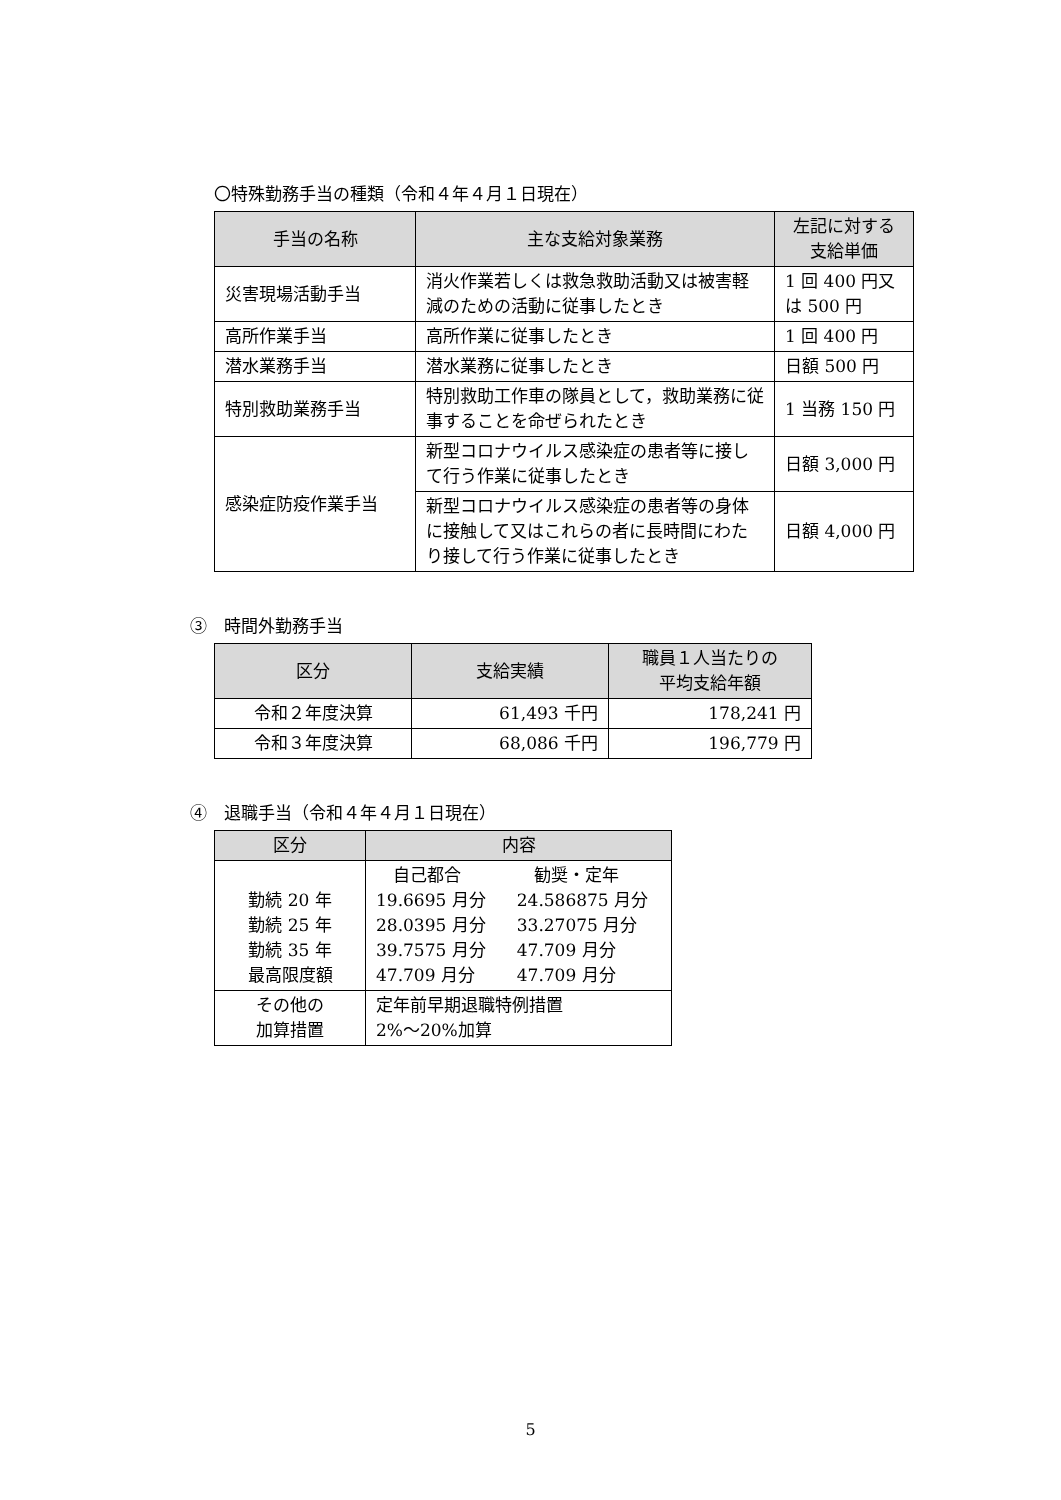〇特殊勤務手当の種類（令和４年４月１日現在）
| 手当の名称 | 主な支給対象業務 | 左記に対する 支給単価 |
| --- | --- | --- |
| 災害現場活動手当 | 消火作業若しくは救急救助活動又は被害軽減のための活動に従事したとき | 1 回 400 円又は 500 円 |
| 高所作業手当 | 高所作業に従事したとき | 1 回 400 円 |
| 潜水業務手当 | 潜水業務に従事したとき | 日額 500 円 |
| 特別救助業務手当 | 特別救助工作車の隊員として，救助業務に従事することを命ぜられたとき | 1 当務 150 円 |
| 感染症防疫作業手当 | 新型コロナウイルス感染症の患者等に接して行う作業に従事したとき | 日額 3,000 円 |
| | 新型コロナウイルス感染症の患者等の身体に接触して又はこれらの者に長時間にわたり接して行う作業に従事したとき | 日額 4,000 円 |
③　時間外勤務手当
| 区分 | 支給実績 | 職員１人当たりの 平均支給年額 |
| --- | --- | --- |
| 令和２年度決算 | 61,493 千円 | 178,241 円 |
| 令和３年度決算 | 68,086 千円 | 196,779 円 |
④　退職手当（令和４年４月１日現在）
| 区分 | 内容 | |
| --- | --- | --- |
| 勤続 20 年 勤続 25 年 勤続 35 年 最高限度額 | 自己都合 19.6695 月分 28.0395 月分 39.7575 月分 47.709 月分 | 勧奨・定年 24.586875 月分 33.27075 月分 47.709 月分 47.709 月分 |
| その他の 加算措置 | 定年前早期退職特例措置 2%～20%加算 | |
5